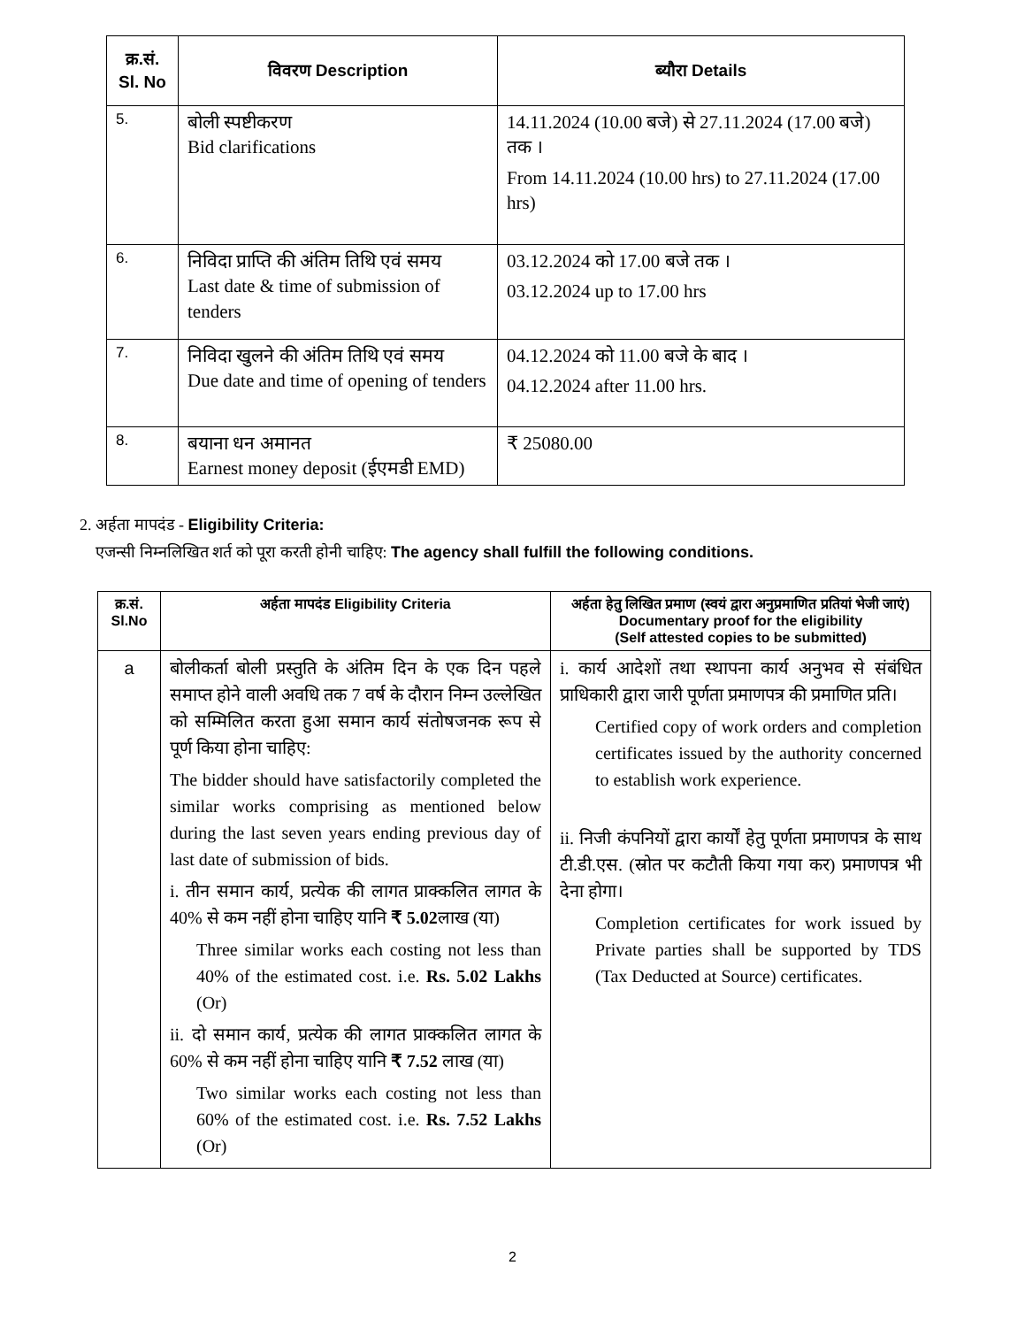| क्र.सं. Sl. No | विवरण Description | ब्यौरा Details |
| --- | --- | --- |
| 5. | बोली स्पष्टीकरण Bid clarifications | 14.11.2024 (10.00 बजे) से 27.11.2024 (17.00 बजे) तक । From 14.11.2024 (10.00 hrs) to 27.11.2024 (17.00 hrs) |
| 6. | निविदा प्राप्ति की अंतिम तिथि एवं समय Last date & time of submission of tenders | 03.12.2024 को 17.00 बजे तक । 03.12.2024 up to 17.00 hrs |
| 7. | निविदा खुलने की अंतिम तिथि एवं समय Due date and time of opening of tenders | 04.12.2024 को 11.00 बजे के बाद । 04.12.2024 after 11.00 hrs. |
| 8. | बयाना धन अमानत Earnest money deposit (ईएमडी EMD) | ₹ 25080.00 |
2. अर्हता मापदंड - Eligibility Criteria:
एजन्सी निम्नलिखित शर्त को पूरा करती होनी चाहिए: The agency shall fulfill the following conditions.
| क्र.सं. Sl.No | अर्हता मापदंड Eligibility Criteria | अर्हता हेतु लिखित प्रमाण (स्वयं द्वारा अनुप्रमाणित प्रतियां भेजी जाएं) Documentary proof for the eligibility (Self attested copies to be submitted) |
| --- | --- | --- |
| a | बोलीकर्ता बोली प्रस्तुति के अंतिम दिन के एक दिन पहले समाप्त होने वाली अवधि तक 7 वर्ष के दौरान निम्न उल्लेखित को सम्मिलित करता हुआ समान कार्य संतोषजनक रूप से पूर्ण किया होना चाहिए: The bidder should have satisfactorily completed the similar works comprising as mentioned below during the last seven years ending previous day of last date of submission of bids. i. तीन समान कार्य, प्रत्येक की लागत प्राक्कलित लागत के 40% से कम नहीं होना चाहिए यानि ₹ 5.02 लाख (या) Three similar works each costing not less than 40% of the estimated cost. i.e. Rs. 5.02 Lakhs (Or) ii. दो समान कार्य, प्रत्येक की लागत प्राक्कलित लागत के 60% से कम नहीं होना चाहिए यानि ₹ 7.52 लाख (या) Two similar works each costing not less than 60% of the estimated cost. i.e. Rs. 7.52 Lakhs (Or) | i. कार्य आदेशों तथा स्थापना कार्य अनुभव से संबंधित प्राधिकारी द्वारा जारी पूर्णता प्रमाणपत्र की प्रमाणित प्रति। Certified copy of work orders and completion certificates issued by the authority concerned to establish work experience. ii. निजी कंपनियों द्वारा कार्यों हेतु पूर्णता प्रमाणपत्र के साथ टी.डी.एस. (स्रोत पर कटौती किया गया कर) प्रमाणपत्र भी देना होगा। Completion certificates for work issued by Private parties shall be supported by TDS (Tax Deducted at Source) certificates. |
2